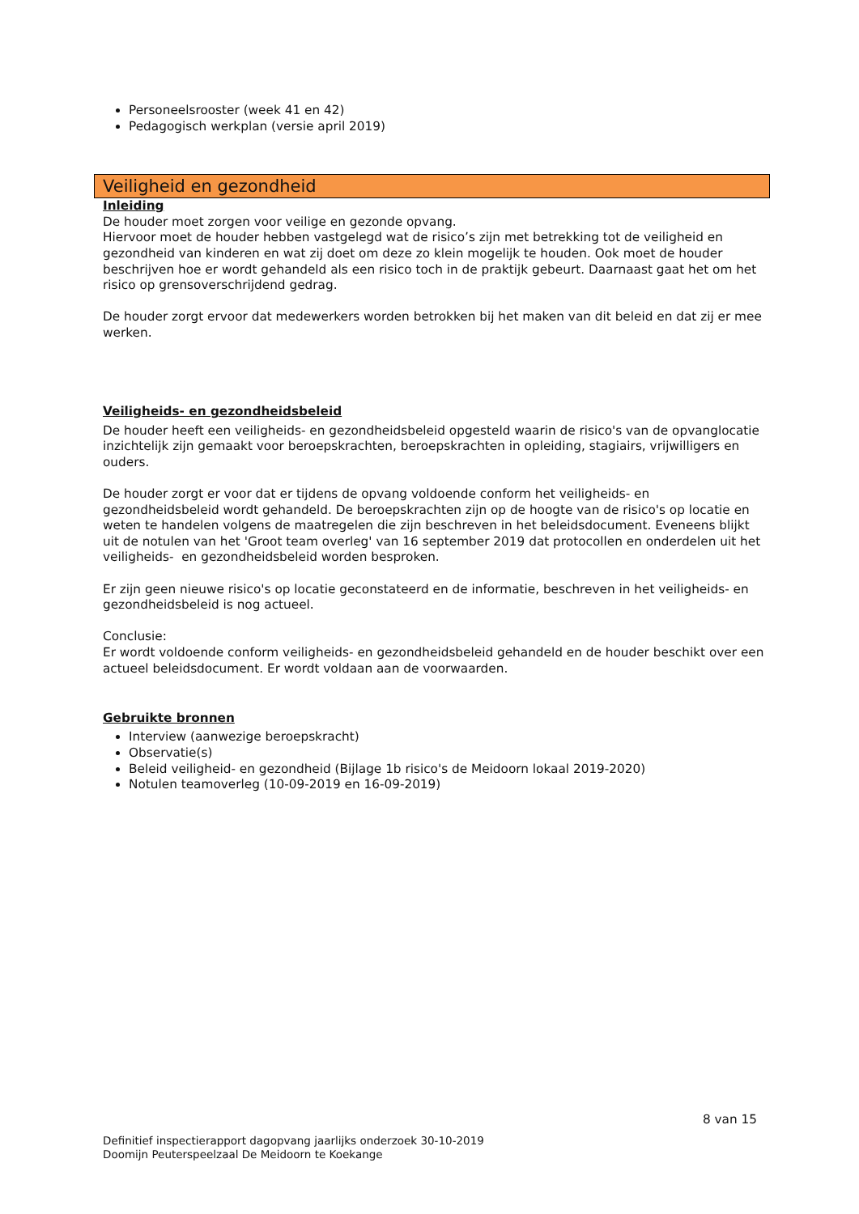Personeelsrooster (week 41 en 42)
Pedagogisch werkplan (versie april 2019)
Veiligheid en gezondheid
Inleiding
De houder moet zorgen voor veilige en gezonde opvang.
Hiervoor moet de houder hebben vastgelegd wat de risico’s zijn met betrekking tot de veiligheid en gezondheid van kinderen en wat zij doet om deze zo klein mogelijk te houden. Ook moet de houder beschrijven hoe er wordt gehandeld als een risico toch in de praktijk gebeurt. Daarnaast gaat het om het risico op grensoverschrijdend gedrag.
De houder zorgt ervoor dat medewerkers worden betrokken bij het maken van dit beleid en dat zij er mee werken.
Veiligheids- en gezondheidsbeleid
De houder heeft een veiligheids- en gezondheidsbeleid opgesteld waarin de risico's van de opvanglocatie inzichtelijk zijn gemaakt voor beroepskrachten, beroepskrachten in opleiding, stagiairs, vrijwilligers en ouders.
De houder zorgt er voor dat er tijdens de opvang voldoende conform het veiligheids- en gezondheidsbeleid wordt gehandeld. De beroepskrachten zijn op de hoogte van de risico's op locatie en weten te handelen volgens de maatregelen die zijn beschreven in het beleidsdocument. Eveneens blijkt uit de notulen van het 'Groot team overleg' van 16 september 2019 dat protocollen en onderdelen uit het veiligheids- en gezondheidsbeleid worden besproken.
Er zijn geen nieuwe risico's op locatie geconstateerd en de informatie, beschreven in het veiligheids- en gezondheidsbeleid is nog actueel.
Conclusie:
Er wordt voldoende conform veiligheids- en gezondheidsbeleid gehandeld en de houder beschikt over een actueel beleidsdocument. Er wordt voldaan aan de voorwaarden.
Gebruikte bronnen
Interview (aanwezige beroepskracht)
Observatie(s)
Beleid veiligheid- en gezondheid (Bijlage 1b risico's de Meidoorn lokaal 2019-2020)
Notulen teamoverleg (10-09-2019 en 16-09-2019)
8 van 15
Definitief inspectierapport dagopvang jaarlijks onderzoek 30-10-2019
Doomijn Peuterspeelzaal De Meidoorn te Koekange